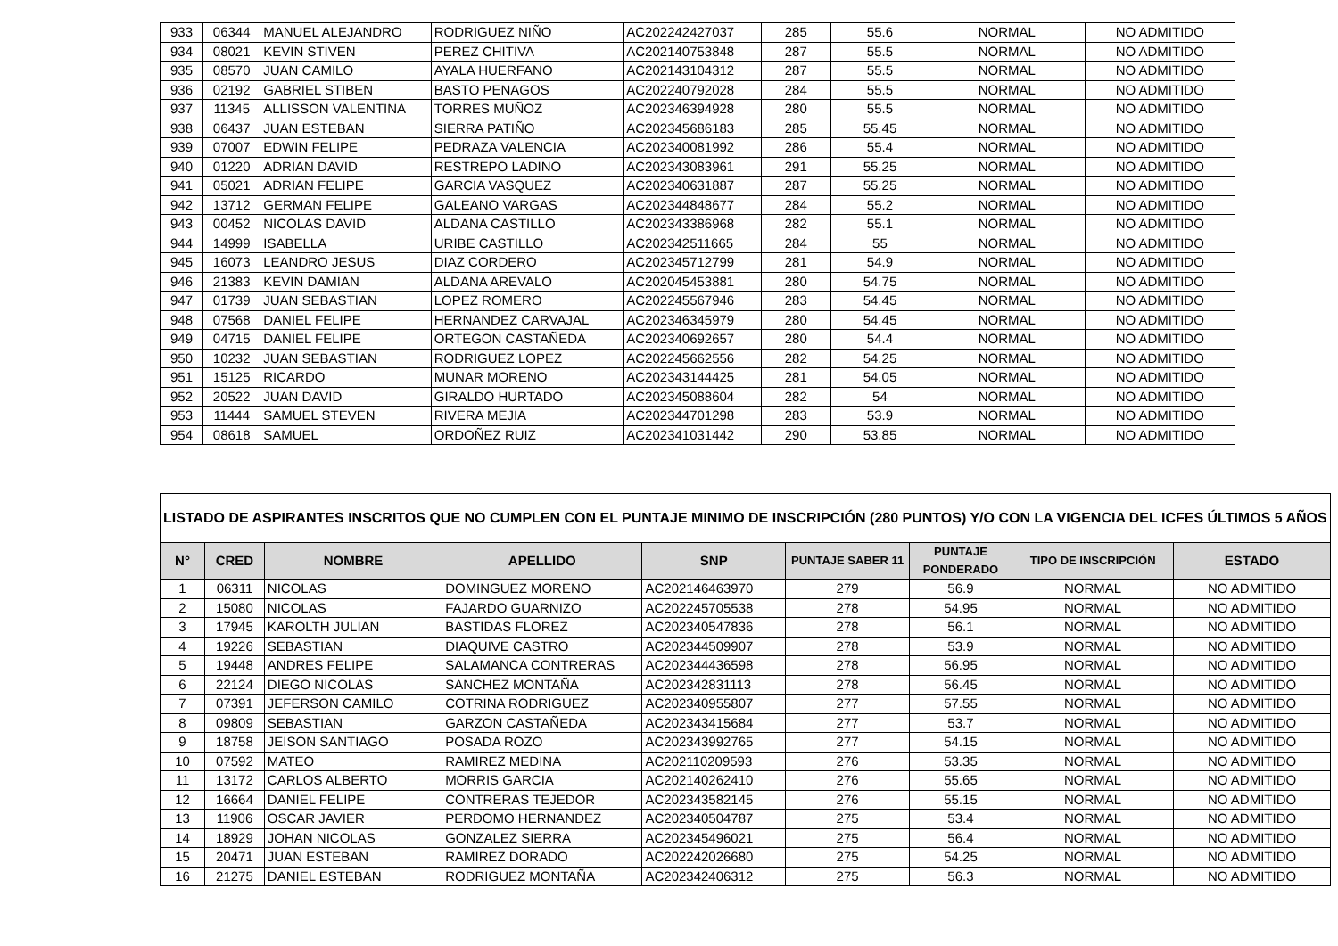| 933 | 06344 | MANUEL ALEJANDRO | RODRIGUEZ NIÑO | AC202242427037 | 285 | 55.6 | NORMAL | NO ADMITIDO |
| 934 | 08021 | KEVIN STIVEN | PEREZ CHITIVA | AC202140753848 | 287 | 55.5 | NORMAL | NO ADMITIDO |
| 935 | 08570 | JUAN CAMILO | AYALA HUERFANO | AC202143104312 | 287 | 55.5 | NORMAL | NO ADMITIDO |
| 936 | 02192 | GABRIEL STIBEN | BASTO PENAGOS | AC202240792028 | 284 | 55.5 | NORMAL | NO ADMITIDO |
| 937 | 11345 | ALLISSON VALENTINA | TORRES MUÑOZ | AC202346394928 | 280 | 55.5 | NORMAL | NO ADMITIDO |
| 938 | 06437 | JUAN ESTEBAN | SIERRA PATIÑO | AC202345686183 | 285 | 55.45 | NORMAL | NO ADMITIDO |
| 939 | 07007 | EDWIN FELIPE | PEDRAZA VALENCIA | AC202340081992 | 286 | 55.4 | NORMAL | NO ADMITIDO |
| 940 | 01220 | ADRIAN DAVID | RESTREPO LADINO | AC202343083961 | 291 | 55.25 | NORMAL | NO ADMITIDO |
| 941 | 05021 | ADRIAN FELIPE | GARCIA VASQUEZ | AC202340631887 | 287 | 55.25 | NORMAL | NO ADMITIDO |
| 942 | 13712 | GERMAN FELIPE | GALEANO VARGAS | AC202344848677 | 284 | 55.2 | NORMAL | NO ADMITIDO |
| 943 | 00452 | NICOLAS DAVID | ALDANA CASTILLO | AC202343386968 | 282 | 55.1 | NORMAL | NO ADMITIDO |
| 944 | 14999 | ISABELLA | URIBE CASTILLO | AC202342511665 | 284 | 55 | NORMAL | NO ADMITIDO |
| 945 | 16073 | LEANDRO JESUS | DIAZ CORDERO | AC202345712799 | 281 | 54.9 | NORMAL | NO ADMITIDO |
| 946 | 21383 | KEVIN DAMIAN | ALDANA AREVALO | AC202045453881 | 280 | 54.75 | NORMAL | NO ADMITIDO |
| 947 | 01739 | JUAN SEBASTIAN | LOPEZ ROMERO | AC202245567946 | 283 | 54.45 | NORMAL | NO ADMITIDO |
| 948 | 07568 | DANIEL FELIPE | HERNANDEZ CARVAJAL | AC202346345979 | 280 | 54.45 | NORMAL | NO ADMITIDO |
| 949 | 04715 | DANIEL FELIPE | ORTEGON CASTAÑEDA | AC202340692657 | 280 | 54.4 | NORMAL | NO ADMITIDO |
| 950 | 10232 | JUAN SEBASTIAN | RODRIGUEZ LOPEZ | AC202245662556 | 282 | 54.25 | NORMAL | NO ADMITIDO |
| 951 | 15125 | RICARDO | MUNAR MORENO | AC202343144425 | 281 | 54.05 | NORMAL | NO ADMITIDO |
| 952 | 20522 | JUAN DAVID | GIRALDO HURTADO | AC202345088604 | 282 | 54 | NORMAL | NO ADMITIDO |
| 953 | 11444 | SAMUEL STEVEN | RIVERA MEJIA | AC202344701298 | 283 | 53.9 | NORMAL | NO ADMITIDO |
| 954 | 08618 | SAMUEL | ORDOÑEZ RUIZ | AC202341031442 | 290 | 53.85 | NORMAL | NO ADMITIDO |
| LISTADO DE ASPIRANTES INSCRITOS QUE NO CUMPLEN CON EL PUNTAJE MINIMO DE INSCRIPCIÓN (280 PUNTOS) Y/O CON LA VIGENCIA DEL ICFES ÚLTIMOS 5 AÑOS | | | | | | | | |
| --- | --- | --- | --- | --- | --- | --- | --- | --- |
| N° | CRED | NOMBRE | APELLIDO | SNP | PUNTAJE SABER 11 | PUNTAJE PONDERADO | TIPO DE INSCRIPCIÓN | ESTADO |
| 1 | 06311 | NICOLAS | DOMINGUEZ MORENO | AC202146463970 | 279 | 56.9 | NORMAL | NO ADMITIDO |
| 2 | 15080 | NICOLAS | FAJARDO GUARNIZO | AC202245705538 | 278 | 54.95 | NORMAL | NO ADMITIDO |
| 3 | 17945 | KAROLTH JULIAN | BASTIDAS FLOREZ | AC202340547836 | 278 | 56.1 | NORMAL | NO ADMITIDO |
| 4 | 19226 | SEBASTIAN | DIAQUIVE CASTRO | AC202344509907 | 278 | 53.9 | NORMAL | NO ADMITIDO |
| 5 | 19448 | ANDRES FELIPE | SALAMANCA CONTRERAS | AC202344436598 | 278 | 56.95 | NORMAL | NO ADMITIDO |
| 6 | 22124 | DIEGO NICOLAS | SANCHEZ MONTAÑA | AC202342831113 | 278 | 56.45 | NORMAL | NO ADMITIDO |
| 7 | 07391 | JEFERSON CAMILO | COTRINA RODRIGUEZ | AC202340955807 | 277 | 57.55 | NORMAL | NO ADMITIDO |
| 8 | 09809 | SEBASTIAN | GARZON CASTAÑEDA | AC202343415684 | 277 | 53.7 | NORMAL | NO ADMITIDO |
| 9 | 18758 | JEISON SANTIAGO | POSADA ROZO | AC202343992765 | 277 | 54.15 | NORMAL | NO ADMITIDO |
| 10 | 07592 | MATEO | RAMIREZ MEDINA | AC202110209593 | 276 | 53.35 | NORMAL | NO ADMITIDO |
| 11 | 13172 | CARLOS ALBERTO | MORRIS GARCIA | AC202140262410 | 276 | 55.65 | NORMAL | NO ADMITIDO |
| 12 | 16664 | DANIEL FELIPE | CONTRERAS TEJEDOR | AC202343582145 | 276 | 55.15 | NORMAL | NO ADMITIDO |
| 13 | 11906 | OSCAR JAVIER | PERDOMO HERNANDEZ | AC202340504787 | 275 | 53.4 | NORMAL | NO ADMITIDO |
| 14 | 18929 | JOHAN NICOLAS | GONZALEZ SIERRA | AC202345496021 | 275 | 56.4 | NORMAL | NO ADMITIDO |
| 15 | 20471 | JUAN ESTEBAN | RAMIREZ DORADO | AC202242026680 | 275 | 54.25 | NORMAL | NO ADMITIDO |
| 16 | 21275 | DANIEL ESTEBAN | RODRIGUEZ MONTAÑA | AC202342406312 | 275 | 56.3 | NORMAL | NO ADMITIDO |